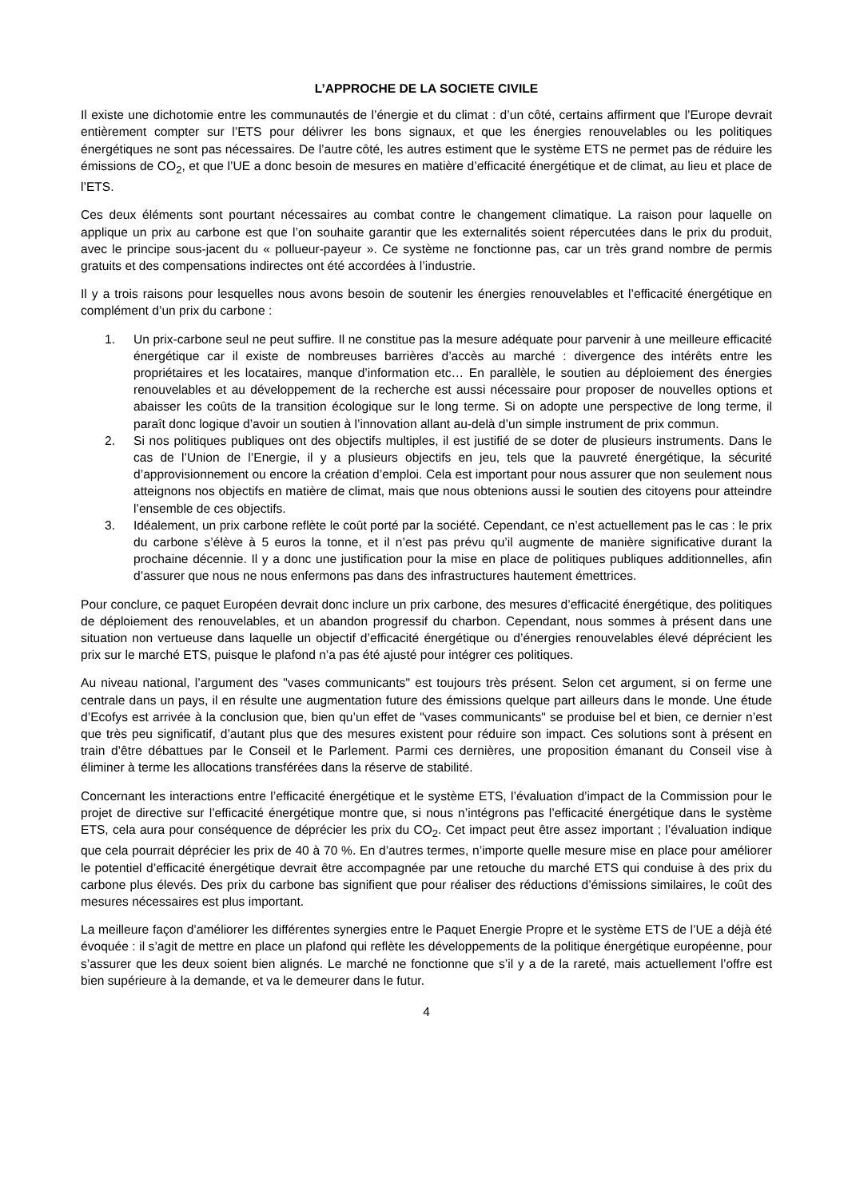L’APPROCHE DE LA SOCIETE CIVILE
Il existe une dichotomie entre les communautés de l’énergie et du climat : d’un côté, certains affirment que l’Europe devrait entièrement compter sur l’ETS pour délivrer les bons signaux, et que les énergies renouvelables ou les politiques énergétiques ne sont pas nécessaires. De l’autre côté, les autres estiment que le système ETS ne permet pas de réduire les émissions de CO<sub>2</sub>, et que l’UE a donc besoin de mesures en matière d’efficacité énergétique et de climat, au lieu et place de l’ETS.
Ces deux éléments sont pourtant nécessaires au combat contre le changement climatique. La raison pour laquelle on applique un prix au carbone est que l’on souhaite garantir que les externalités soient répercutées dans le prix du produit, avec le principe sous-jacent du « pollueur-payeur ». Ce système ne fonctionne pas, car un très grand nombre de permis gratuits et des compensations indirectes ont été accordées à l’industrie.
Il y a trois raisons pour lesquelles nous avons besoin de soutenir les énergies renouvelables et l’efficacité énergétique en complément d’un prix du carbone :
1. Un prix-carbone seul ne peut suffire. Il ne constitue pas la mesure adéquate pour parvenir à une meilleure efficacité énergétique car il existe de nombreuses barrières d’accès au marché : divergence des intérêts entre les propriétaires et les locataires, manque d’information etc… En parallèle, le soutien au déploiement des énergies renouvelables et au développement de la recherche est aussi nécessaire pour proposer de nouvelles options et abaisser les coûts de la transition écologique sur le long terme. Si on adopte une perspective de long terme, il paraît donc logique d’avoir un soutien à l’innovation allant au-delà d’un simple instrument de prix commun.
2. Si nos politiques publiques ont des objectifs multiples, il est justifié de se doter de plusieurs instruments. Dans le cas de l’Union de l’Energie, il y a plusieurs objectifs en jeu, tels que la pauvreté énergétique, la sécurité d’approvisionnement ou encore la création d’emploi. Cela est important pour nous assurer que non seulement nous atteignons nos objectifs en matière de climat, mais que nous obtenions aussi le soutien des citoyens pour atteindre l’ensemble de ces objectifs.
3. Idéalement, un prix carbone reflète le coût porté par la société. Cependant, ce n’est actuellement pas le cas : le prix du carbone s’élève à 5 euros la tonne, et il n’est pas prévu qu’il augmente de manière significative durant la prochaine décennie. Il y a donc une justification pour la mise en place de politiques publiques additionnelles, afin d’assurer que nous ne nous enfermons pas dans des infrastructures hautement émettrices.
Pour conclure, ce paquet Européen devrait donc inclure un prix carbone, des mesures d’efficacité énergétique, des politiques de déploiement des renouvelables, et un abandon progressif du charbon. Cependant, nous sommes à présent dans une situation non vertueuse dans laquelle un objectif d’efficacité énergétique ou d’énergies renouvelables élevé déprécient les prix sur le marché ETS, puisque le plafond n’a pas été ajusté pour intégrer ces politiques.
Au niveau national, l’argument des "vases communicants" est toujours très présent. Selon cet argument, si on ferme une centrale dans un pays, il en résulte une augmentation future des émissions quelque part ailleurs dans le monde. Une étude d’Ecofys est arrivée à la conclusion que, bien qu’un effet de "vases communicants" se produise bel et bien, ce dernier n’est que très peu significatif, d’autant plus que des mesures existent pour réduire son impact. Ces solutions sont à présent en train d’être débattues par le Conseil et le Parlement. Parmi ces dernières, une proposition émanant du Conseil vise à éliminer à terme les allocations transférées dans la réserve de stabilité.
Concernant les interactions entre l’efficacité énergétique et le système ETS, l’évaluation d’impact de la Commission pour le projet de directive sur l’efficacité énergétique montre que, si nous n’intégrons pas l’efficacité énergétique dans le système ETS, cela aura pour conséquence de déprécier les prix du CO<sub>2</sub>. Cet impact peut être assez important ; l’évaluation indique que cela pourrait déprécier les prix de 40 à 70 %. En d’autres termes, n’importe quelle mesure mise en place pour améliorer le potentiel d’efficacité énergétique devrait être accompagnée par une retouche du marché ETS qui conduise à des prix du carbone plus élevés. Des prix du carbone bas signifient que pour réaliser des réductions d’émissions similaires, le coût des mesures nécessaires est plus important.
La meilleure façon d’améliorer les différentes synergies entre le Paquet Energie Propre et le système ETS de l’UE a déjà été évoquée : il s’agit de mettre en place un plafond qui reflète les développements de la politique énergétique européenne, pour s’assurer que les deux soient bien alignés. Le marché ne fonctionne que s’il y a de la rareté, mais actuellement l’offre est bien supérieure à la demande, et va le demeurer dans le futur.
4